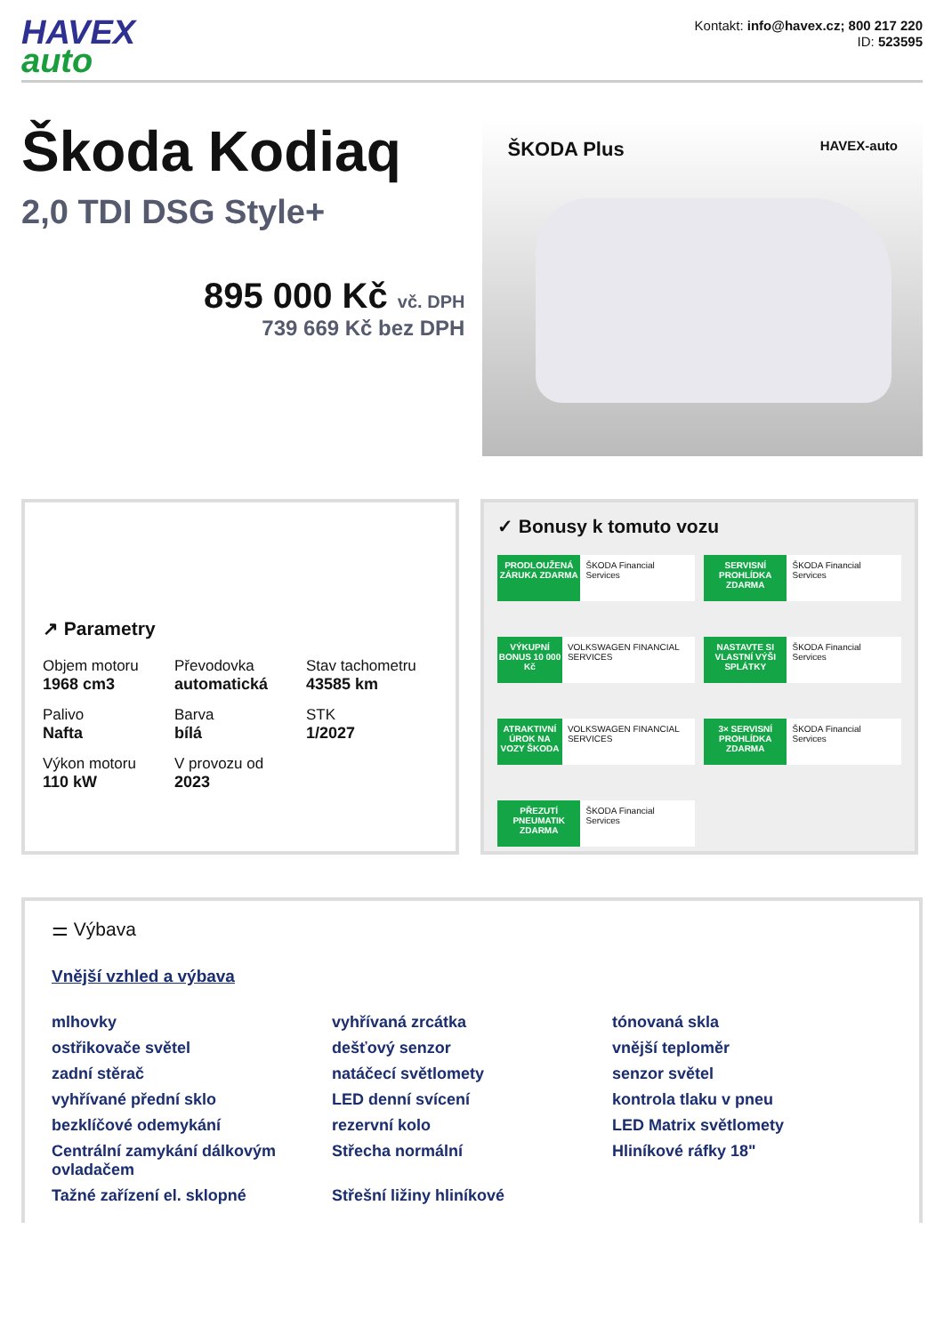HAVEX
auto
Kontakt: info@havex.cz; 800 217 220
ID: 523595
Škoda Kodiaq
2,0 TDI DSG Style+
895 000 Kč vč. DPH
739 669 Kč bez DPH
ŠKODA Plus HAVEX-auto
↗ Parametry
Objem motoru
1968 cm3
Převodovka
automatická
Stav tachometru
43585 km
Palivo
Nafta
Barva
bílá
STK
1/2027
Výkon motoru
110 kW
V provozu od
2023
✓ Bonusy k tomuto vozu
PRODLOUŽENÁ ZÁRUKA ZDARMA
ŠKODA Financial Services
SERVISNÍ PROHLÍDKA ZDARMA
ŠKODA Financial Services
VÝKUPNÍ BONUS 10 000 Kč
VOLKSWAGEN FINANCIAL SERVICES
NASTAVTE SI VLASTNÍ VÝŠI SPLÁTKY
ŠKODA Financial Services
ATRAKTIVNÍ ÚROK NA VOZY ŠKODA
VOLKSWAGEN FINANCIAL SERVICES
3× SERVISNÍ PROHLÍDKA ZDARMA
ŠKODA Financial Services
PŘEZUTÍ PNEUMATIK ZDARMA
ŠKODA Financial Services
⚌ Výbava
Vnější vzhled a výbava
mlhovky
vyhřívaná zrcátka
tónovaná skla
ostřikovače světel
dešťový senzor
vnější teploměr
zadní stěrač
natáčecí světlomety
senzor světel
vyhřívané přední sklo
LED denní svícení
kontrola tlaku v pneu
bezklíčové odemykání
rezervní kolo
LED Matrix světlomety
Centrální zamykání dálkovým ovladačem
Střecha normální
Hliníkové ráfky 18"
Tažné zařízení el. sklopné
Střešní ližiny hliníkové